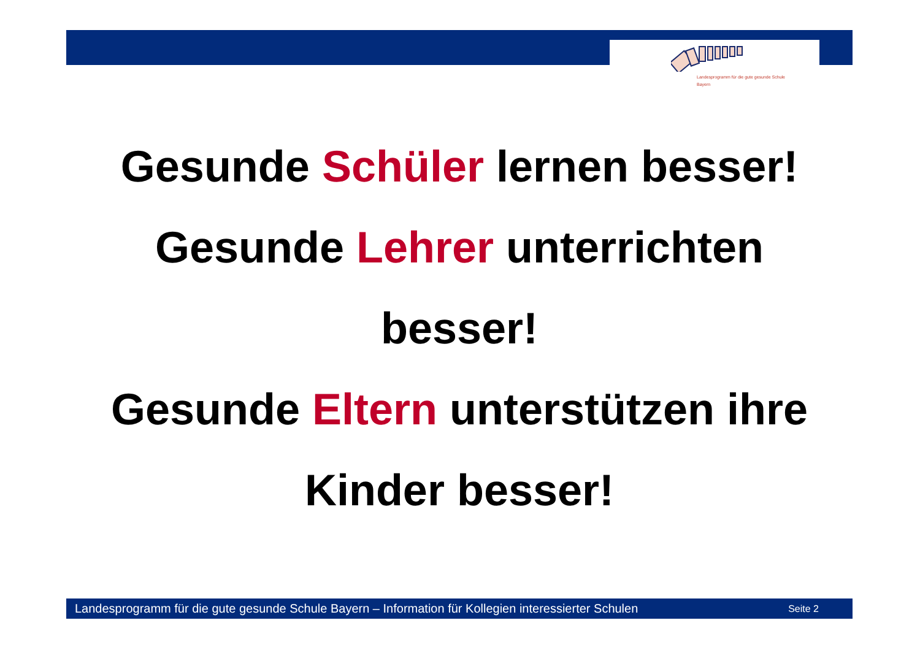Landesprogramm für die gute gesunde Schule
Bayern
Gesunde Schüler lernen besser!
Gesunde Lehrer unterrichten
besser!
Gesunde Eltern unterstützen ihre
Kinder besser!
Landesprogramm für die gute gesunde Schule Bayern – Information für Kollegien interessierter Schulen Seite 2